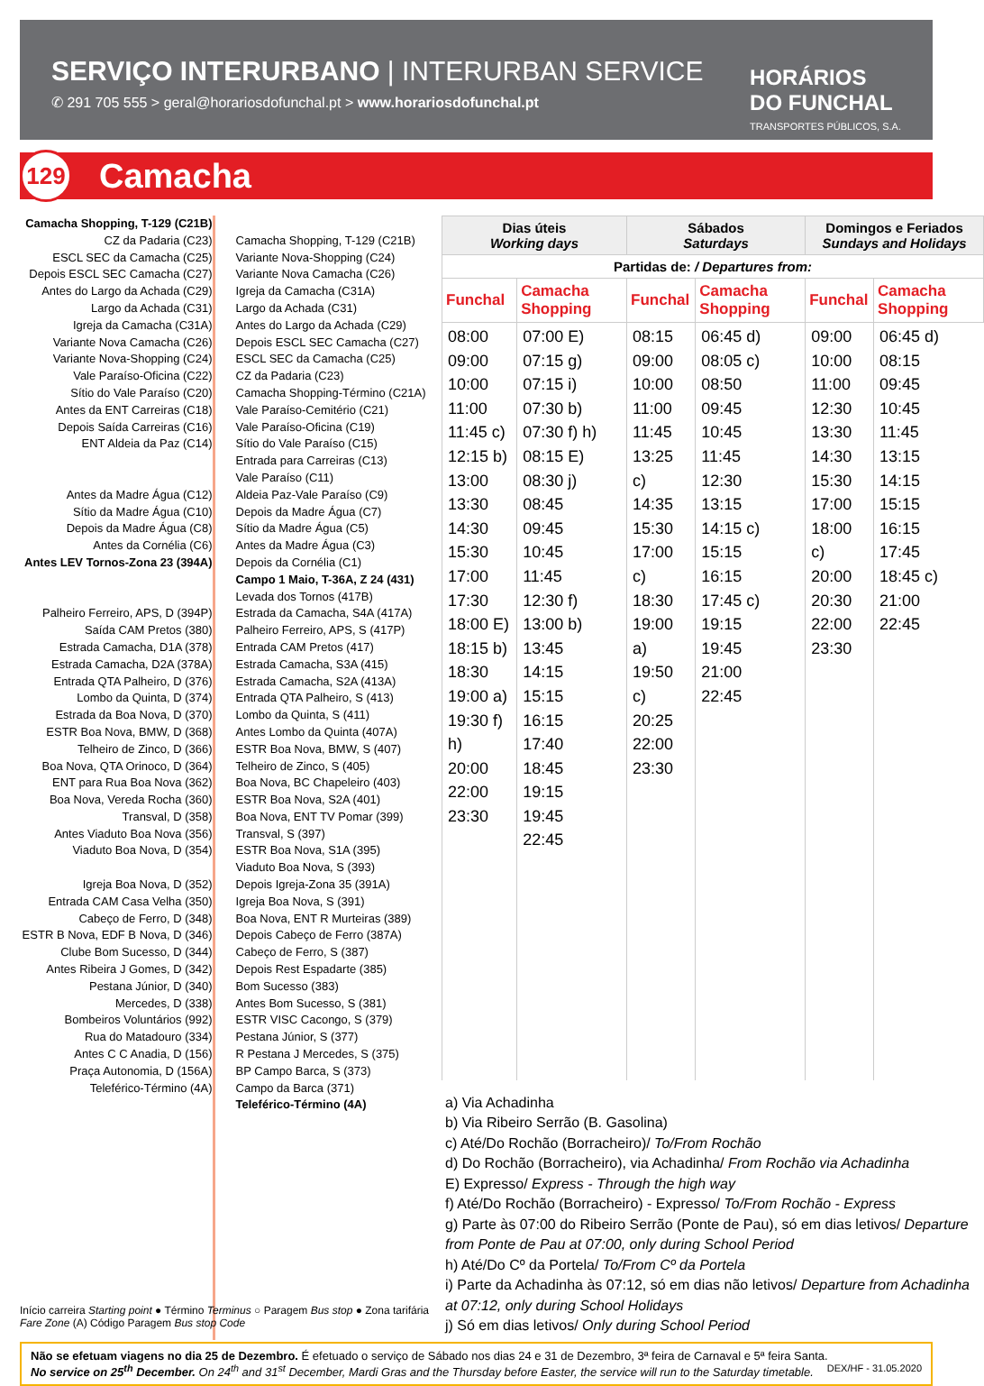SERVIÇO INTERURBANO | INTERURBAN SERVICE
✆ 291 705 555 > geral@horariosdofunchal.pt > www.horariosdofunchal.pt
HORÁRIOS
DO FUNCHAL
TRANSPORTES PÚBLICOS, S.A.
129 Camacha
Camacha Shopping, T-129 (C21B)
CZ da Padaria (C23)
ESCL SEC da Camacha (C25)
Depois ESCL SEC Camacha (C27)
Antes do Largo da Achada (C29)
Largo da Achada (C31)
Igreja da Camacha (C31A)
Variante Nova Camacha (C26)
Variante Nova-Shopping (C24)
Vale Paraíso-Oficina (C22)
Sítio do Vale Paraíso (C20)
Antes da ENT Carreiras (C18)
Depois Saída Carreiras (C16)
ENT Aldeia da Paz (C14)
Antes da Madre Água (C12)
Sítio da Madre Água (C10)
Depois da Madre Água (C8)
Antes da Cornélia (C6)
Antes LEV Tornos-Zona 23 (394A)
Palheiro Ferreiro, APS, D (394P)
Saída CAM Pretos (380)
Estrada Camacha, D1A (378)
Estrada Camacha, D2A (378A)
Entrada QTA Palheiro, D (376)
Lombo da Quinta, D (374)
Estrada da Boa Nova, D (370)
ESTR Boa Nova, BMW, D (368)
Telheiro de Zinco, D (366)
Boa Nova, QTA Orinoco, D (364)
ENT para Rua Boa Nova (362)
Boa Nova, Vereda Rocha (360)
Transval, D (358)
Antes Viaduto Boa Nova (356)
Viaduto Boa Nova, D (354)
Igreja Boa Nova, D (352)
Entrada CAM Casa Velha (350)
Cabeço de Ferro, D (348)
ESTR B Nova, EDF B Nova, D (346)
Clube Bom Sucesso, D (344)
Antes Ribeira J Gomes, D (342)
Pestana Júnior, D (340)
Mercedes, D (338)
Bombeiros Voluntários (992)
Rua do Matadouro (334)
Antes C C Anadia, D (156)
Praça Autonomia, D (156A)
Teleférico-Término (4A)
Camacha Shopping, T-129 (C21B)
Variante Nova-Shopping (C24)
Variante Nova Camacha (C26)
Igreja da Camacha (C31A)
Largo da Achada (C31)
Antes do Largo da Achada (C29)
Depois ESCL SEC Camacha (C27)
ESCL SEC da Camacha (C25)
CZ da Padaria (C23)
Camacha Shopping-Término (C21A)
Vale Paraíso-Cemitério (C21)
Vale Paraíso-Oficina (C19)
Sítio do Vale Paraíso (C15)
Entrada para Carreiras (C13)
Vale Paraíso (C11)
Aldeia Paz-Vale Paraíso (C9)
Depois da Madre Água (C7)
Sítio da Madre Água (C5)
Antes da Madre Água (C3)
Depois da Cornélia (C1)
Campo 1 Maio, T-36A, Z 24 (431)
Levada dos Tornos (417B)
Estrada da Camacha, S4A (417A)
Palheiro Ferreiro, APS, S (417P)
Entrada CAM Pretos (417)
Estrada Camacha, S3A (415)
Estrada Camacha, S2A (413A)
Entrada QTA Palheiro, S (413)
Lombo da Quinta, S (411)
Antes Lombo da Quinta (407A)
ESTR Boa Nova, BMW, S (407)
Telheiro de Zinco, S (405)
Boa Nova, BC Chapeleiro (403)
ESTR Boa Nova, S2A (401)
Boa Nova, ENT TV Pomar (399)
Transval, S (397)
ESTR Boa Nova, S1A (395)
Viaduto Boa Nova, S (393)
Depois Igreja-Zona 35 (391A)
Igreja Boa Nova, S (391)
Boa Nova, ENT R Murteiras (389)
Depois Cabeço de Ferro (387A)
Cabeço de Ferro, S (387)
Depois Rest Espadarte (385)
Bom Sucesso (383)
Antes Bom Sucesso, S (381)
ESTR VISC Cacongo, S (379)
Pestana Júnior, S (377)
R Pestana J Mercedes, S (375)
BP Campo Barca, S (373)
Campo da Barca (371)
Teleférico-Término (4A)
| Dias úteis Working days | | Sábados Saturdays | | Domingos e Feriados Sundays and Holidays | |
| --- | --- | --- | --- | --- | --- |
| Partidas de: / Departures from: | | | | | |
| Funchal | Camacha Shopping | Funchal | Camacha Shopping | Funchal | Camacha Shopping |
| 08:00 09:00 10:00 11:00 11:45 c) 12:15 b) 13:00 13:30 14:30 15:30 17:00 17:30 18:00 E) 18:15 b) 18:30 19:00 a) 19:30 f) h) 20:00 22:00 23:30 | 07:00 E) 07:15 g) 07:15 i) 07:30 b) 07:30 f) h) 08:15 E) 08:30 j) 08:45 09:45 10:45 11:45 12:30 f) 13:00 b) 13:45 14:15 15:15 16:15 17:40 18:45 19:15 19:45 22:45 | 08:15 09:00 10:00 11:00 11:45 13:25 c) 14:35 15:30 17:00 c) 18:30 19:00 a) 19:50 c) 20:25 22:00 23:30 | 06:45 d) 08:05 c) 08:50 09:45 10:45 11:45 12:30 13:15 14:15 c) 15:15 16:15 17:45 c) 19:15 19:45 21:00 22:45 | 09:00 10:00 11:00 12:30 13:30 14:30 15:30 17:00 18:00 c) 20:00 20:30 22:00 23:30 | 06:45 d) 08:15 09:45 10:45 11:45 13:15 14:15 15:15 16:15 17:45 18:45 c) 21:00 22:45 |
a) Via Achadinha
b) Via Ribeiro Serrão (B. Gasolina)
c) Até/Do Rochão (Borracheiro)/ To/From Rochão
d) Do Rochão (Borracheiro), via Achadinha/ From Rochão via Achadinha
E) Expresso/ Express - Through the high way
f) Até/Do Rochão (Borracheiro) - Expresso/ To/From Rochão - Express
g) Parte às 07:00 do Ribeiro Serrão (Ponte de Pau), só em dias letivos/ Departure from Ponte de Pau at 07:00, only during School Period
h) Até/Do Cº da Portela/ To/From Cº da Portela
i) Parte da Achadinha às 07:12, só em dias não letivos/ Departure from Achadinha at 07:12, only during School Holidays
j) Só em dias letivos/ Only during School Period
Início carreira Starting point ● Término Terminus ○ Paragem Bus stop ● Zona tarifária Fare Zone (A) Código Paragem Bus stop Code
Não se efetuam viagens no dia 25 de Dezembro. É efetuado o serviço de Sábado nos dias 24 e 31 de Dezembro, 3ª feira de Carnaval e 5ª feira Santa.
No service on 25<sup>th</sup> December. On 24<sup>th</sup> and 31<sup>st</sup> December, Mardi Gras and the Thursday before Easter, the service will run to the Saturday timetable. DEX/HF - 31.05.2020